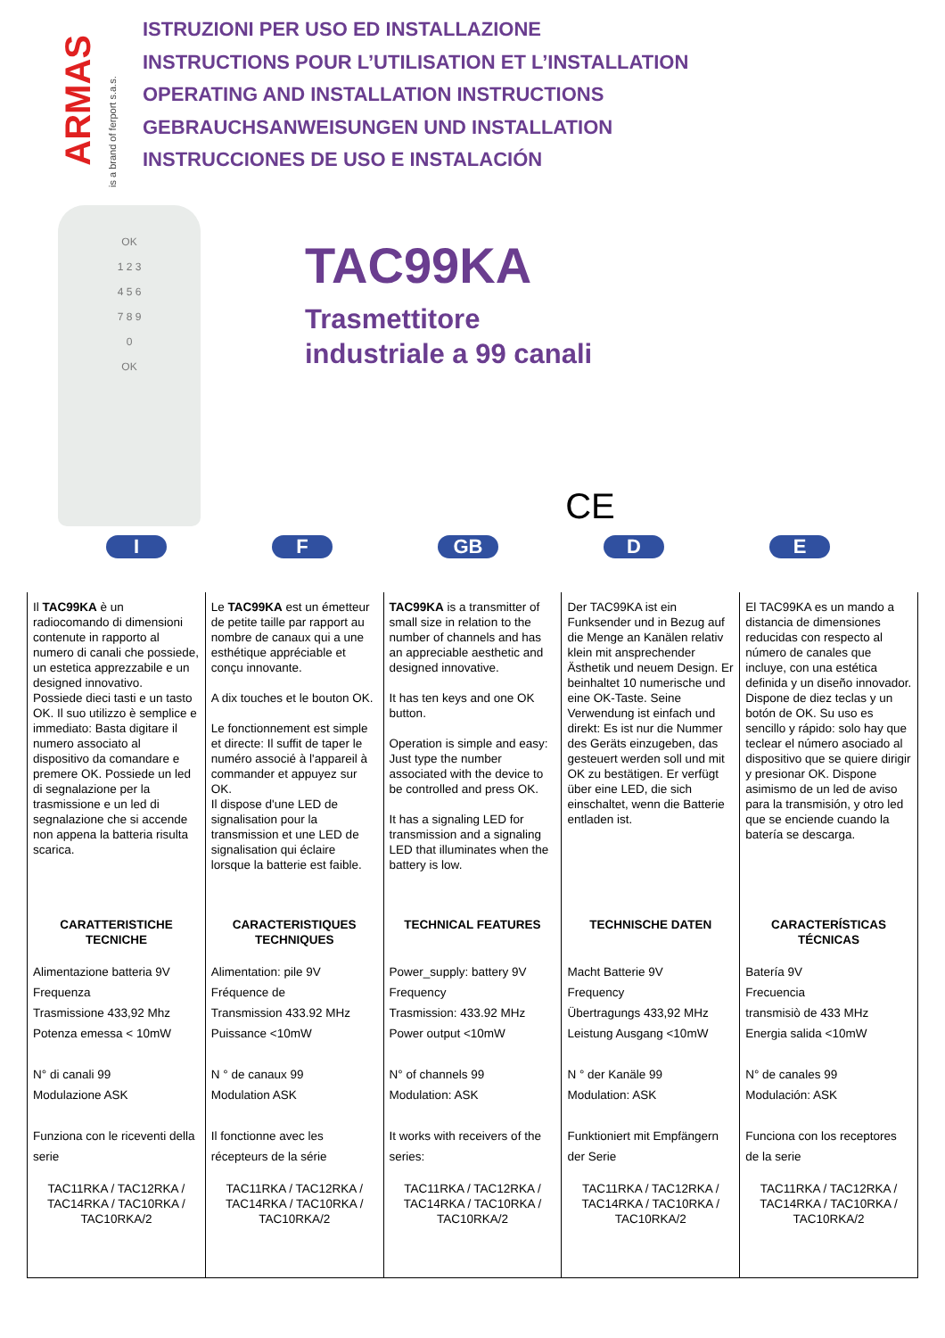ARMAS
is a brand of ferport s.a.s.
ISTRUZIONI PER USO ED INSTALLAZIONE
INSTRUCTIONS POUR L’UTILISATION ET L’INSTALLATION
OPERATING AND INSTALLATION INSTRUCTIONS
GEBRAUCHSANWEISUNGEN UND INSTALLATION
INSTRUCCIONES DE USO E INSTALACIÓN
OK
1 2 3
4 5 6
7 8 9
0
OK
TAC99KA
Trasmettitore
industriale a 99 canali
CE
I F GB D E
| Il TAC99KA è un radiocomando di dimensioni contenute in rapporto al numero di canali che possiede, un estetica apprezzabile e un designed innovativo. Possiede dieci tasti e un tasto OK. Il suo utilizzo è semplice e immediato: Basta digitare il numero associato al dispositivo da comandare e premere OK. Possiede un led di segnalazione per la trasmissione e un led di segnalazione che si accende non appena la batteria risulta scarica. | Le TAC99KA est un émetteur de petite taille par rapport au nombre de canaux qui a une esthétique appréciable et conçu innovante. A dix touches et le bouton OK. Le fonctionnement est simple et directe: Il suffit de taper le numéro associé à l'appareil à commander et appuyez sur OK. Il dispose d'une LED de signalisation pour la transmission et une LED de signalisation qui éclaire lorsque la batterie est faible. | TAC99KA is a transmitter of small size in relation to the number of channels and has an appreciable aesthetic and designed innovative. It has ten keys and one OK button. Operation is simple and easy: Just type the number associated with the device to be controlled and press OK. It has a signaling LED for transmission and a signaling LED that illuminates when the battery is low. | Der TAC99KA ist ein Funksender und in Bezug auf die Menge an Kanälen relativ klein mit ansprechender Ästhetik und neuem Design. Er beinhaltet 10 numerische und eine OK-Taste. Seine Verwendung ist einfach und direkt: Es ist nur die Nummer des Geräts einzugeben, das gesteuert werden soll und mit OK zu bestätigen. Er verfügt über eine LED, die sich einschaltet, wenn die Batterie entladen ist. | El TAC99KA es un mando a distancia de dimensiones reducidas con respecto al número de canales que incluye, con una estética definida y un diseño innovador. Dispone de diez teclas y un botón de OK. Su uso es sencillo y rápido: solo hay que teclear el número asociado al dispositivo que se quiere dirigir y presionar OK. Dispone asimismo de un led de aviso para la transmisión, y otro led que se enciende cuando la batería se descarga. |
| CARATTERISTICHE TECNICHE | CARACTERISTIQUES TECHNIQUES | TECHNICAL FEATURES | TECHNISCHE DATEN | CARACTERÍSTICAS TÉCNICAS |
| Alimentazione batteria 9V Frequenza Trasmissione 433,92 Mhz Potenza emessa < 10mW N° di canali 99 Modulazione ASK Funziona con le riceventi della serie | Alimentation: pile 9V Fréquence de Transmission 433.92 MHz Puissance <10mW N ° de canaux 99 Modulation ASK Il fonctionne avec les récepteurs de la série | Power_supply: battery 9V Frequency Trasmission: 433.92 MHz Power output <10mW N° of channels 99 Modulation: ASK It works with receivers of the series: | Macht Batterie 9V Frequency Übertragungs 433,92 MHz Leistung Ausgang <10mW N ° der Kanäle 99 Modulation: ASK Funktioniert mit Empfängern der Serie | Batería 9V Frecuencia transmisiò de 433 MHz Energia salida <10mW N° de canales 99 Modulación: ASK Funciona con los receptores de la serie |
| TAC11RKA / TAC12RKA / TAC14RKA / TAC10RKA / TAC10RKA/2 | TAC11RKA / TAC12RKA / TAC14RKA / TAC10RKA / TAC10RKA/2 | TAC11RKA / TAC12RKA / TAC14RKA / TAC10RKA / TAC10RKA/2 | TAC11RKA / TAC12RKA / TAC14RKA / TAC10RKA / TAC10RKA/2 | TAC11RKA / TAC12RKA / TAC14RKA / TAC10RKA / TAC10RKA/2 |